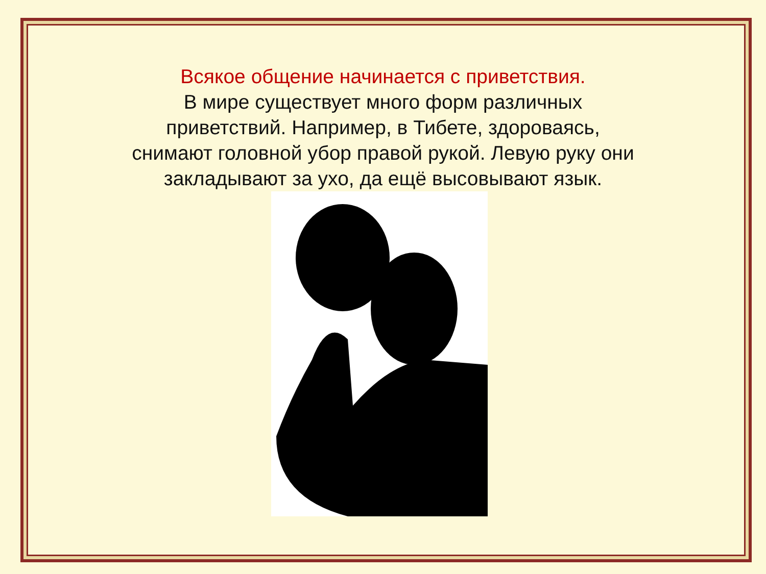Всякое общение начинается с приветствия.
В мире существует много форм различных приветствий. Например, в Тибете, здороваясь, снимают головной убор правой рукой. Левую руку они закладывают за ухо, да ещё высовывают язык.